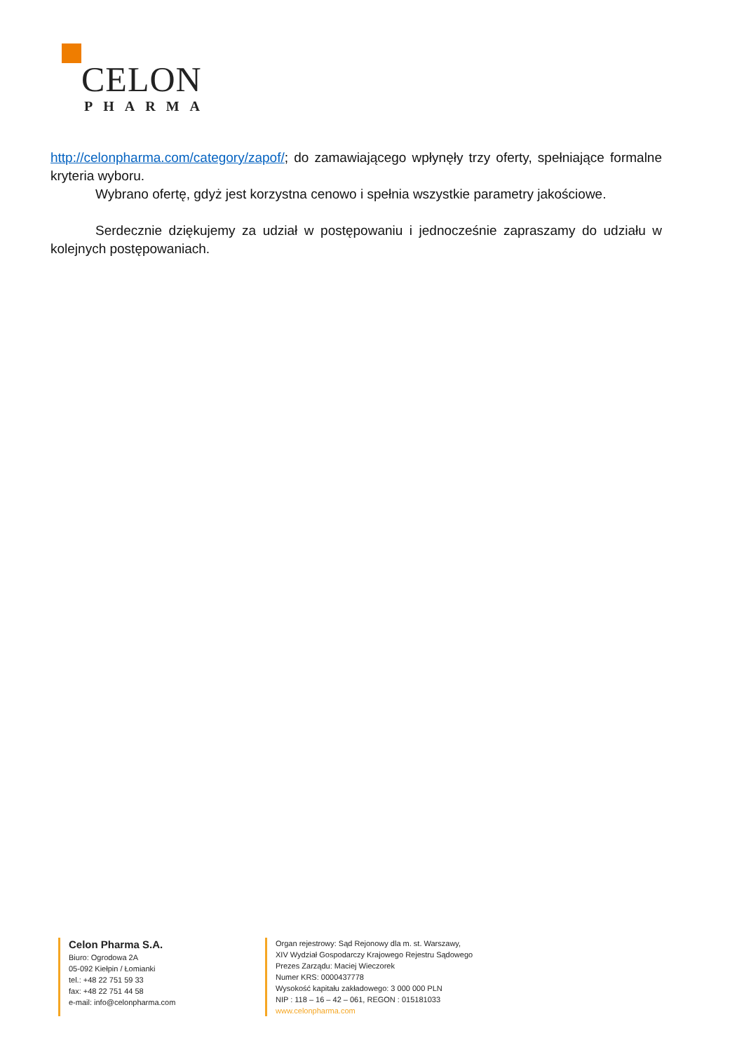CELON
PHARMA
http://celonpharma.com/category/zapof/; do zamawiającego wpłynęły trzy oferty, spełniające formalne kryteria wyboru.
Wybrano ofertę, gdyż jest korzystna cenowo i spełnia wszystkie parametry jakościowe.
Serdecznie dziękujemy za udział w postępowaniu i jednocześnie zapraszamy do udziału w kolejnych postępowaniach.
Celon Pharma S.A.
Biuro: Ogrodowa 2A
05-092 Kiełpin / Łomianki
tel.: +48 22 751 59 33
fax: +48 22 751 44 58
e-mail: info@celonpharma.com
Organ rejestrowy: Sąd Rejonowy dla m. st. Warszawy,
XIV Wydział Gospodarczy Krajowego Rejestru Sądowego
Prezes Zarządu: Maciej Wieczorek
Numer KRS: 0000437778
Wysokość kapitału zakładowego: 3 000 000 PLN
NIP : 118 – 16 – 42 – 061, REGON : 015181033
www.celonpharma.com